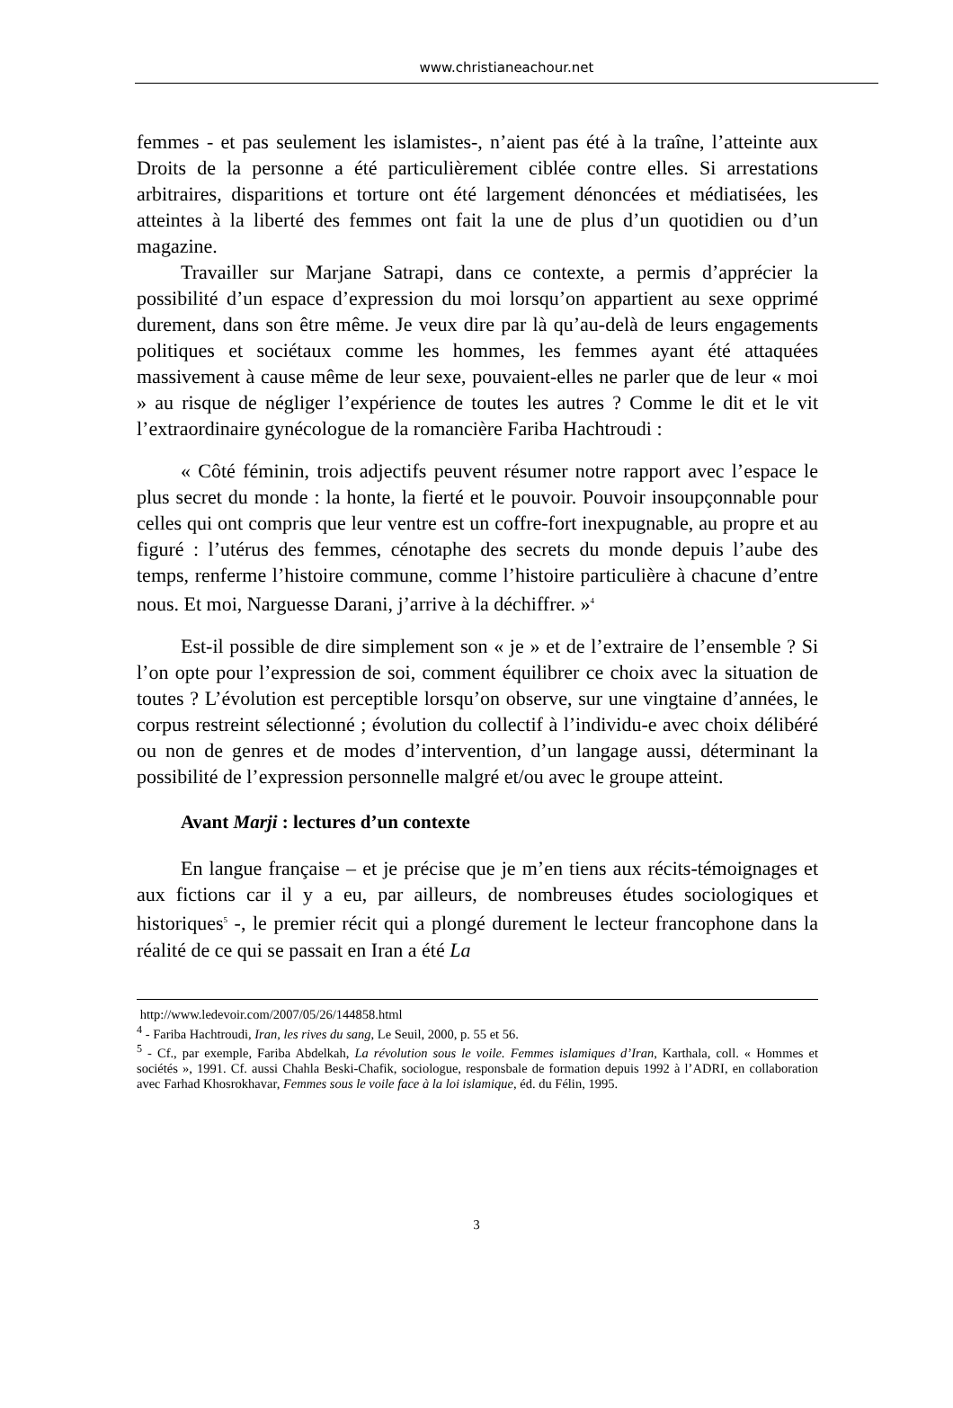www.christianeachour.net
femmes - et pas seulement les islamistes-, n’aient pas été à la traîne, l’atteinte aux Droits de la personne a été particulièrement ciblée contre elles. Si arrestations arbitraires, disparitions et torture ont été largement dénoncées et médiatisées, les atteintes à la liberté des femmes ont fait la une de plus d’un quotidien ou d’un magazine.
Travailler sur Marjane Satrapi, dans ce contexte, a permis d’apprécier la possibilité d’un espace d’expression du moi lorsqu’on appartient au sexe opprimé durement, dans son être même. Je veux dire par là qu’au-delà de leurs engagements politiques et sociétaux comme les hommes, les femmes ayant été attaquées massivement à cause même de leur sexe, pouvaient-elles ne parler que de leur « moi » au risque de négliger l’expérience de toutes les autres ? Comme le dit et le vit l’extraordinaire gynécologue de la romancière Fariba Hachtroudi :
« Côté féminin, trois adjectifs peuvent résumer notre rapport avec l’espace le plus secret du monde : la honte, la fierté et le pouvoir. Pouvoir insoupçonnable pour celles qui ont compris que leur ventre est un coffre-fort inexpugnable, au propre et au figuré : l’utérus des femmes, cénotaphe des secrets du monde depuis l’aube des temps, renferme l’histoire commune, comme l’histoire particulière à chacune d’entre nous. Et moi, Narguesse Darani, j’arrive à la déchiffrer. »<sup>4</sup>
Est-il possible de dire simplement son « je » et de l’extraire de l’ensemble ? Si l’on opte pour l’expression de soi, comment équilibrer ce choix avec la situation de toutes ? L’évolution est perceptible lorsqu’on observe, sur une vingtaine d’années, le corpus restreint sélectionné ; évolution du collectif à l’individu-e avec choix délibéré ou non de genres et de modes d’intervention, d’un langage aussi, déterminant la possibilité de l’expression personnelle malgré et/ou avec le groupe atteint.
Avant Marji : lectures d’un contexte
En langue française – et je précise que je m’en tiens aux récits-témoignages et aux fictions car il y a eu, par ailleurs, de nombreuses études sociologiques et historiques<sup>5</sup> -, le premier récit qui a plongé durement le lecteur francophone dans la réalité de ce qui se passait en Iran a été La
http://www.ledevoir.com/2007/05/26/144858.html
<sup>4</sup> - Fariba Hachtroudi, Iran, les rives du sang, Le Seuil, 2000, p. 55 et 56.
<sup>5</sup> - Cf., par exemple, Fariba Abdelkah, La révolution sous le voile. Femmes islamiques d’Iran, Karthala, coll. « Hommes et sociétés », 1991. Cf. aussi Chahla Beski-Chafik, sociologue, responsbale de formation depuis 1992 à l’ADRI, en collaboration avec Farhad Khosrokhavar, Femmes sous le voile face à la loi islamique, éd. du Félin, 1995.
3